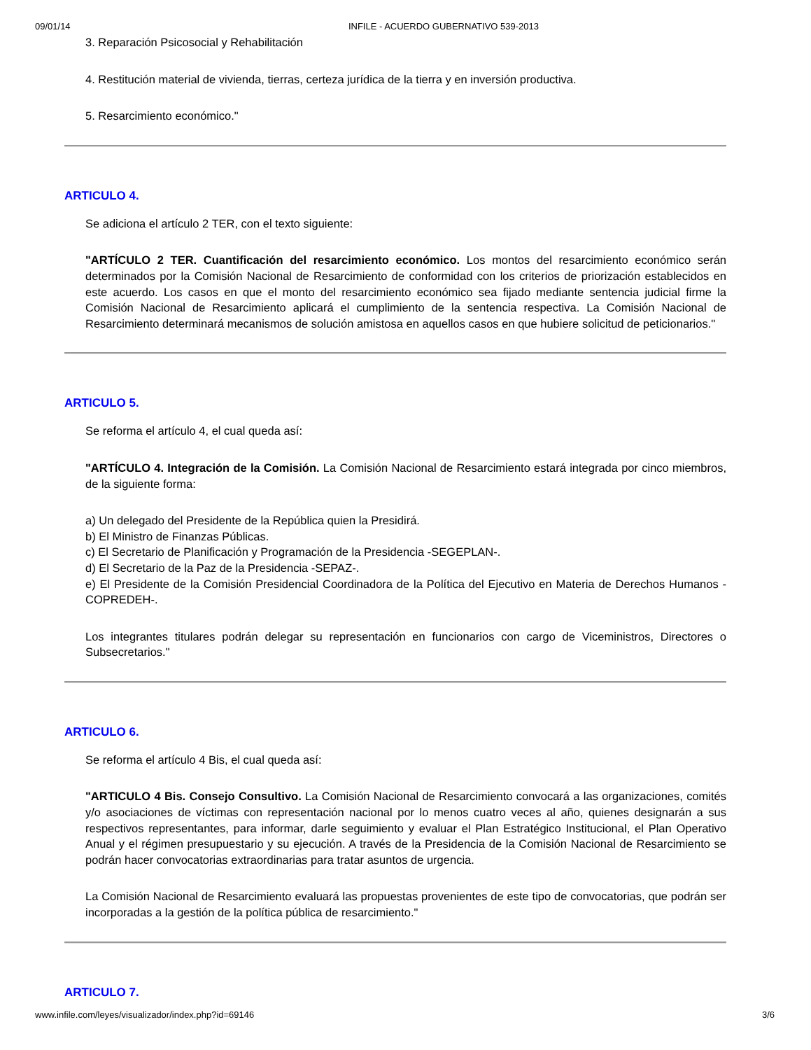09/01/14 INFILE - ACUERDO GUBERNATIVO 539-2013
3. Reparación Psicosocial y Rehabilitación
4. Restitución material de vivienda, tierras, certeza jurídica de la tierra y en inversión productiva.
5. Resarcimiento económico."
ARTICULO 4.
Se adiciona el artículo 2 TER, con el texto siguiente:
"ARTÍCULO 2 TER. Cuantificación del resarcimiento económico. Los montos del resarcimiento económico serán determinados por la Comisión Nacional de Resarcimiento de conformidad con los criterios de priorización establecidos en este acuerdo. Los casos en que el monto del resarcimiento económico sea fijado mediante sentencia judicial firme la Comisión Nacional de Resarcimiento aplicará el cumplimiento de la sentencia respectiva. La Comisión Nacional de Resarcimiento determinará mecanismos de solución amistosa en aquellos casos en que hubiere solicitud de peticionarios."
ARTICULO 5.
Se reforma el artículo 4, el cual queda así:
"ARTÍCULO 4. Integración de la Comisión. La Comisión Nacional de Resarcimiento estará integrada por cinco miembros, de la siguiente forma:
a) Un delegado del Presidente de la República quien la Presidirá.
b) El Ministro de Finanzas Públicas.
c) El Secretario de Planificación y Programación de la Presidencia -SEGEPLAN-.
d) El Secretario de la Paz de la Presidencia -SEPAZ-.
e) El Presidente de la Comisión Presidencial Coordinadora de la Política del Ejecutivo en Materia de Derechos Humanos -COPREDEH-.
Los integrantes titulares podrán delegar su representación en funcionarios con cargo de Viceministros, Directores o Subsecretarios."
ARTICULO 6.
Se reforma el artículo 4 Bis, el cual queda así:
"ARTICULO 4 Bis. Consejo Consultivo. La Comisión Nacional de Resarcimiento convocará a las organizaciones, comités y/o asociaciones de víctimas con representación nacional por lo menos cuatro veces al año, quienes designarán a sus respectivos representantes, para informar, darle seguimiento y evaluar el Plan Estratégico Institucional, el Plan Operativo Anual y el régimen presupuestario y su ejecución. A través de la Presidencia de la Comisión Nacional de Resarcimiento se podrán hacer convocatorias extraordinarias para tratar asuntos de urgencia.
La Comisión Nacional de Resarcimiento evaluará las propuestas provenientes de este tipo de convocatorias, que podrán ser incorporadas a la gestión de la política pública de resarcimiento."
ARTICULO 7.
www.infile.com/leyes/visualizador/index.php?id=69146 3/6